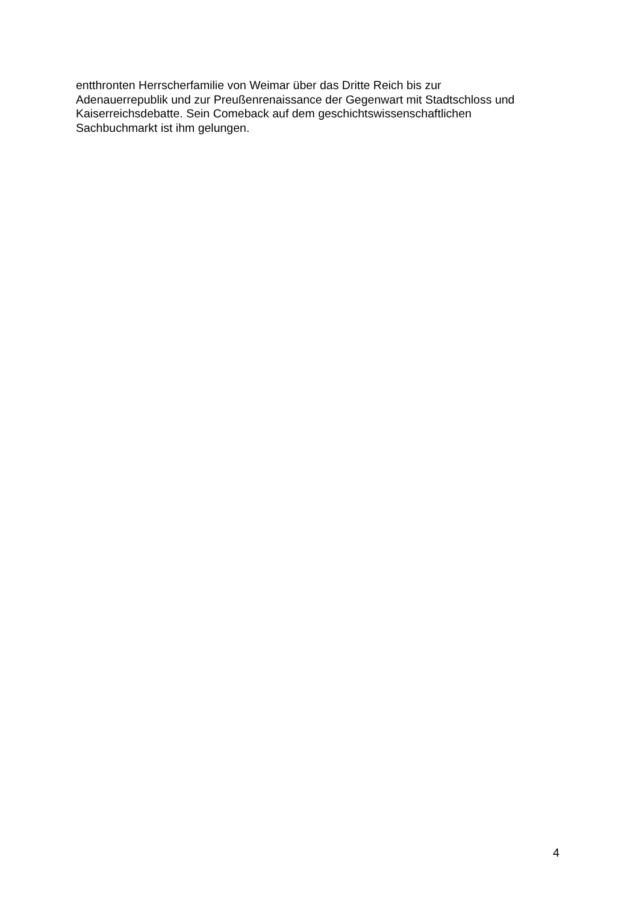entthronten Herrscherfamilie von Weimar über das Dritte Reich bis zur
Adenauerrepublik und zur Preußenrenaissance der Gegenwart mit Stadtschloss und
Kaiserreichsdebatte. Sein Comeback auf dem geschichtswissenschaftlichen
Sachbuchmarkt ist ihm gelungen.
4